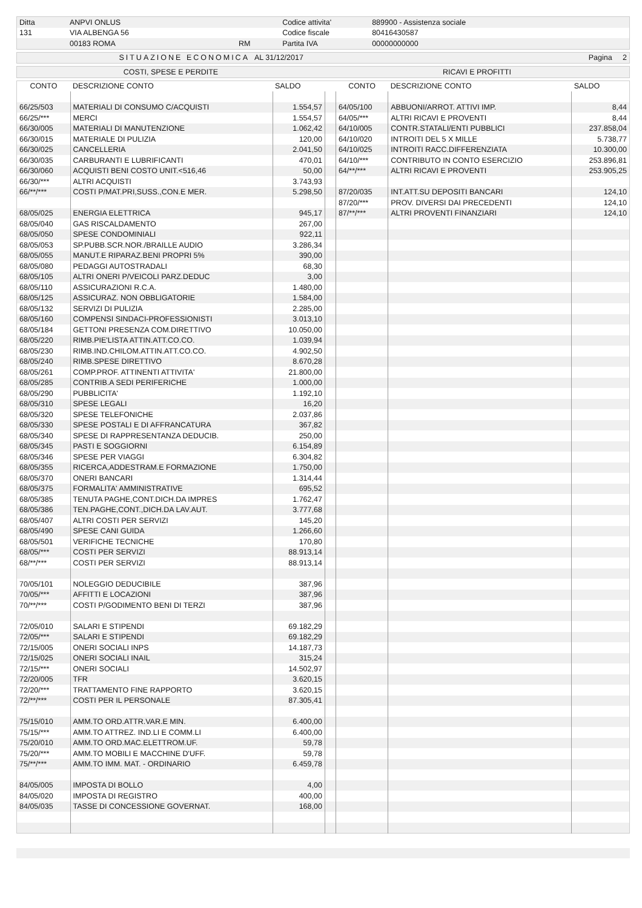| Ditta | ANPVI ONLUS | | Codice attivita' | 889900 - Assistenza sociale |
| 131 | VIA ALBENGA 56 | | Codice fiscale | 80416430587 |
| | 00183 ROMA | RM | Partita IVA | 00000000000 |
| SITUAZIONE ECONOMICA | AL 31/12/2017 | Pagina 2 |
| COSTI, SPESE E PERDITE | RICAVI E PROFITTI |
| CONTO | DESCRIZIONE CONTO | SALDO | | CONTO | DESCRIZIONE CONTO | SALDO |
| --- | --- | --- | --- | --- | --- | --- |
| 66/25/503 | MATERIALI DI CONSUMO C/ACQUISTI | 1.554,57 | | 64/05/100 | ABBUONI/ARROT. ATTIVI IMP. | 8,44 |
| 66/25/*** | MERCI | 1.554,57 | | 64/05/*** | ALTRI RICAVI E PROVENTI | 8,44 |
| 66/30/005 | MATERIALI DI MANUTENZIONE | 1.062,42 | | 64/10/005 | CONTR.STATALI/ENTI PUBBLICI | 237.858,04 |
| 66/30/015 | MATERIALE DI PULIZIA | 120,00 | | 64/10/020 | INTROITI DEL 5 X MILLE | 5.738,77 |
| 66/30/025 | CANCELLERIA | 2.041,50 | | 64/10/025 | INTROITI RACC.DIFFERENZIATA | 10.300,00 |
| 66/30/035 | CARBURANTI E LUBRIFICANTI | 470,01 | | 64/10/*** | CONTRIBUTO IN CONTO ESERCIZIO | 253.896,81 |
| 66/30/060 | ACQUISTI BENI COSTO UNIT.<516,46 | 50,00 | | 64/**/*** | ALTRI RICAVI E PROVENTI | 253.905,25 |
| 66/30/*** | ALTRI ACQUISTI | 3.743,93 | | | | |
| 66/**/*** | COSTI P/MAT.PRI,SUSS.,CON.E MER. | 5.298,50 | | 87/20/035 | INT.ATT.SU DEPOSITI BANCARI | 124,10 |
| | | | | 87/20/*** | PROV. DIVERSI DAI PRECEDENTI | 124,10 |
| 68/05/025 | ENERGIA ELETTRICA | 945,17 | | 87/**/*** | ALTRI PROVENTI FINANZIARI | 124,10 |
| 68/05/040 | GAS RISCALDAMENTO | 267,00 | | | | |
| 68/05/050 | SPESE CONDOMINIALI | 922,11 | | | | |
| 68/05/053 | SP.PUBB.SCR.NOR./BRAILLE AUDIO | 3.286,34 | | | | |
| 68/05/055 | MANUT.E RIPARAZ.BENI PROPRI 5% | 390,00 | | | | |
| 68/05/080 | PEDAGGI AUTOSTRADALI | 68,30 | | | | |
| 68/05/105 | ALTRI ONERI P/VEICOLI PARZ.DEDUC | 3,00 | | | | |
| 68/05/110 | ASSICURAZIONI R.C.A. | 1.480,00 | | | | |
| 68/05/125 | ASSICURAZ. NON OBBLIGATORIE | 1.584,00 | | | | |
| 68/05/132 | SERVIZI DI PULIZIA | 2.285,00 | | | | |
| 68/05/160 | COMPENSI SINDACI-PROFESSIONISTI | 3.013,10 | | | | |
| 68/05/184 | GETTONI PRESENZA COM.DIRETTIVO | 10.050,00 | | | | |
| 68/05/220 | RIMB.PIE'LISTA ATTIN.ATT.CO.CO. | 1.039,94 | | | | |
| 68/05/230 | RIMB.IND.CHILOM.ATTIN.ATT.CO.CO. | 4.902,50 | | | | |
| 68/05/240 | RIMB.SPESE DIRETTIVO | 8.670,28 | | | | |
| 68/05/261 | COMP.PROF. ATTINENTI ATTIVITA' | 21.800,00 | | | | |
| 68/05/285 | CONTRIB.A SEDI PERIFERICHE | 1.000,00 | | | | |
| 68/05/290 | PUBBLICITA' | 1.192,10 | | | | |
| 68/05/310 | SPESE LEGALI | 16,20 | | | | |
| 68/05/320 | SPESE TELEFONICHE | 2.037,86 | | | | |
| 68/05/330 | SPESE POSTALI E DI AFFRANCATURA | 367,82 | | | | |
| 68/05/340 | SPESE DI RAPPRESENTANZA DEDUCIB. | 250,00 | | | | |
| 68/05/345 | PASTI E SOGGIORNI | 6.154,89 | | | | |
| 68/05/346 | SPESE PER VIAGGI | 6.304,82 | | | | |
| 68/05/355 | RICERCA,ADDESTRAM.E FORMAZIONE | 1.750,00 | | | | |
| 68/05/370 | ONERI BANCARI | 1.314,44 | | | | |
| 68/05/375 | FORMALITA' AMMINISTRATIVE | 695,52 | | | | |
| 68/05/385 | TENUTA PAGHE,CONT.DICH.DA IMPRES | 1.762,47 | | | | |
| 68/05/386 | TEN.PAGHE,CONT.,DICH.DA LAV.AUT. | 3.777,68 | | | | |
| 68/05/407 | ALTRI COSTI PER SERVIZI | 145,20 | | | | |
| 68/05/490 | SPESE CANI GUIDA | 1.266,60 | | | | |
| 68/05/501 | VERIFICHE TECNICHE | 170,80 | | | | |
| 68/05/*** | COSTI PER SERVIZI | 88.913,14 | | | | |
| 68/**/*** | COSTI PER SERVIZI | 88.913,14 | | | | |
| 70/05/101 | NOLEGGIO DEDUCIBILE | 387,96 | | | | |
| 70/05/*** | AFFITTI E LOCAZIONI | 387,96 | | | | |
| 70/**/*** | COSTI P/GODIMENTO BENI DI TERZI | 387,96 | | | | |
| 72/05/010 | SALARI E STIPENDI | 69.182,29 | | | | |
| 72/05/*** | SALARI E STIPENDI | 69.182,29 | | | | |
| 72/15/005 | ONERI SOCIALI INPS | 14.187,73 | | | | |
| 72/15/025 | ONERI SOCIALI INAIL | 315,24 | | | | |
| 72/15/*** | ONERI SOCIALI | 14.502,97 | | | | |
| 72/20/005 | TFR | 3.620,15 | | | | |
| 72/20/*** | TRATTAMENTO FINE RAPPORTO | 3.620,15 | | | | |
| 72/**/*** | COSTI PER IL PERSONALE | 87.305,41 | | | | |
| 75/15/010 | AMM.TO ORD.ATTR.VAR.E MIN. | 6.400,00 | | | | |
| 75/15/*** | AMM.TO ATTREZ. IND.LI E COMM.LI | 6.400,00 | | | | |
| 75/20/010 | AMM.TO ORD.MAC.ELETTROM.UF. | 59,78 | | | | |
| 75/20/*** | AMM.TO MOBILI E MACCHINE D'UFF. | 59,78 | | | | |
| 75/**/*** | AMM.TO IMM. MAT. - ORDINARIO | 6.459,78 | | | | |
| 84/05/005 | IMPOSTA DI BOLLO | 4,00 | | | | |
| 84/05/020 | IMPOSTA DI REGISTRO | 400,00 | | | | |
| 84/05/035 | TASSE DI CONCESSIONE GOVERNAT. | 168,00 | | | | |